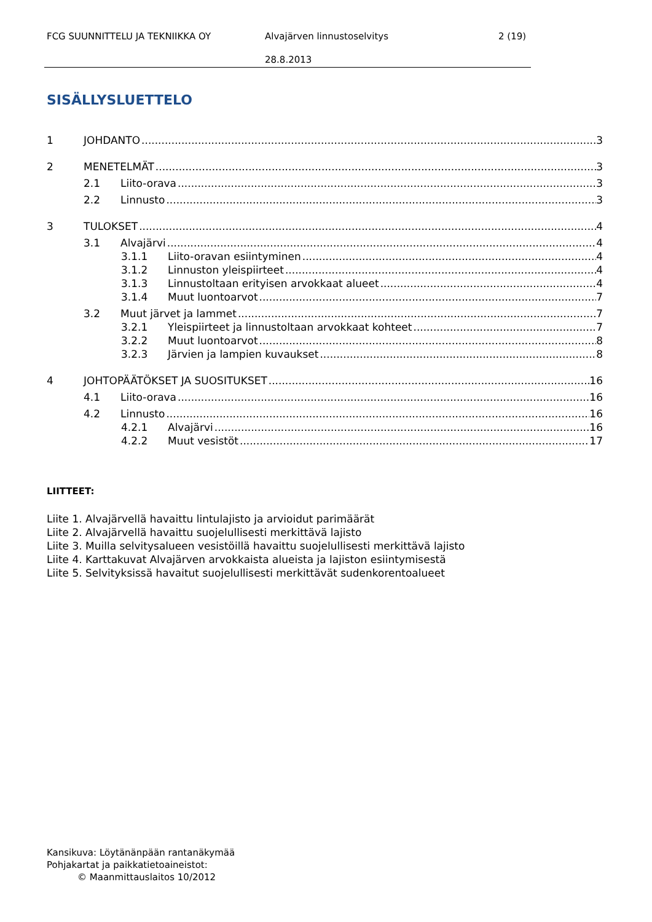FCG SUUNNITTELU JA TEKNIIKKA OY Alvajärven linnustoselvitys 2 (19)
28.8.2013
SISÄLLYSLUETTELO
1 JOHDANTO 3
2 MENETELMÄT 3
2.1 Liito-orava 3
2.2 Linnusto 3
3 TULOKSET 4
3.1 Alvajärvi 4
3.1.1 Liito-oravan esiintyminen 4
3.1.2 Linnuston yleispiirteet 4
3.1.3 Linnustoltaan erityisen arvokkaat alueet 4
3.1.4 Muut luontoarvot 7
3.2 Muut järvet ja lammet 7
3.2.1 Yleispiirteet ja linnustoltaan arvokkaat kohteet 7
3.2.2 Muut luontoarvot 8
3.2.3 Järvien ja lampien kuvaukset 8
4 JOHTOPÄÄTÖKSET JA SUOSITUKSET 16
4.1 Liito-orava 16
4.2 Linnusto 16
4.2.1 Alvajärvi 16
4.2.2 Muut vesistöt 17
LIITTEET:
Liite 1. Alvajärvellä havaittu lintulajisto ja arvioidut parimäärät
Liite 2. Alvajärvellä havaittu suojelullisesti merkittävä lajisto
Liite 3. Muilla selvitysalueen vesistöillä havaittu suojelullisesti merkittävä lajisto
Liite 4. Karttakuvat Alvajärven arvokkaista alueista ja lajiston esiintymisestä
Liite 5. Selvityksissä havaitut suojelullisesti merkittävät sudenkorentoalueet
Kansikuva: Löytänänpään rantanäkymää
Pohjakartat ja paikkatietoaineistot:
© Maanmittauslaitos 10/2012